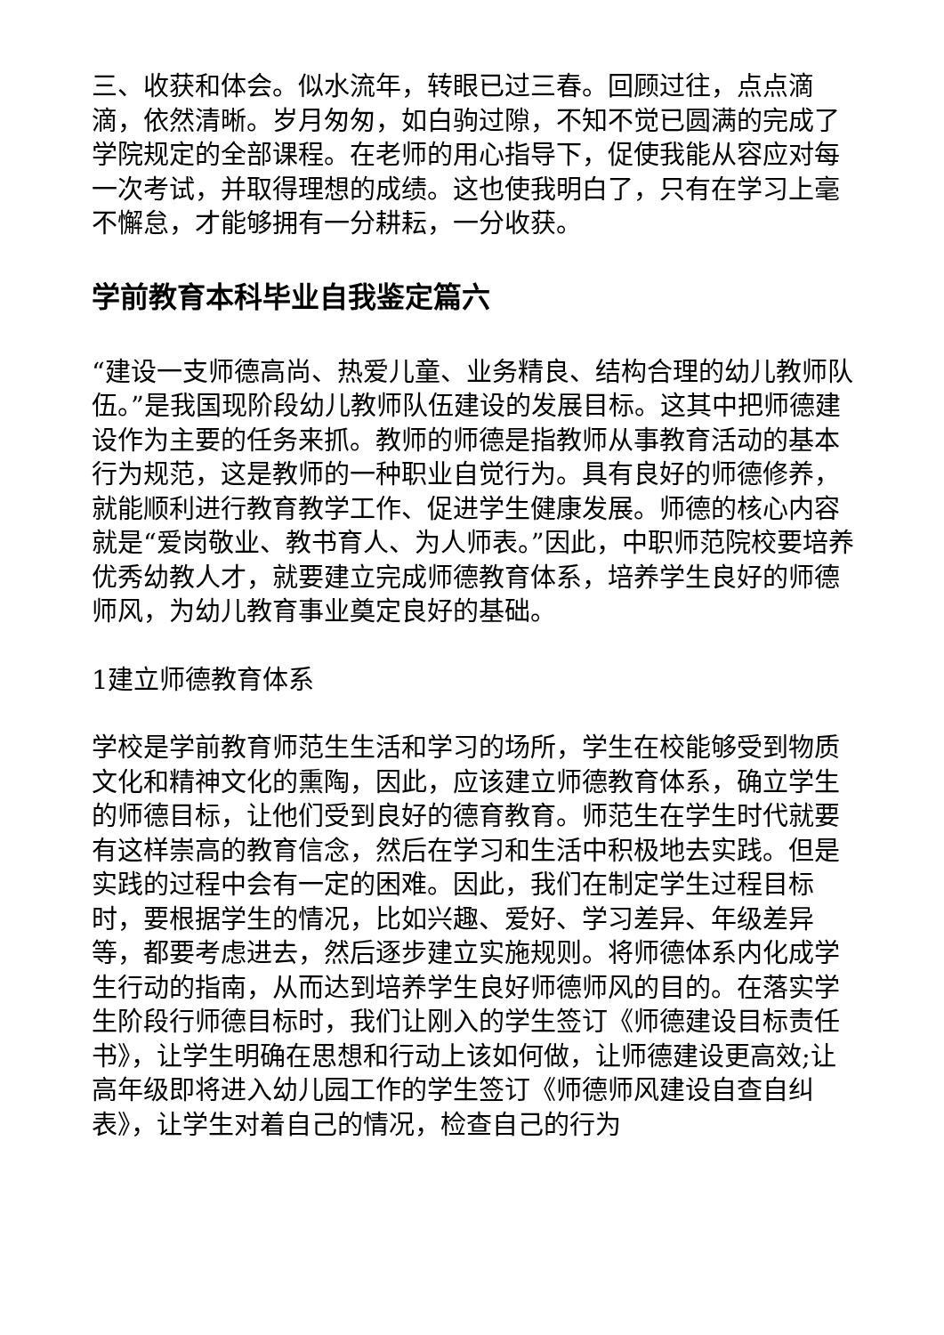三、收获和体会。似水流年，转眼已过三春。回顾过往，点点滴滴，依然清晰。岁月匆匆，如白驹过隙，不知不觉已圆满的完成了学院规定的全部课程。在老师的用心指导下，促使我能从容应对每一次考试，并取得理想的成绩。这也使我明白了，只有在学习上毫不懈怠，才能够拥有一分耕耘，一分收获。
学前教育本科毕业自我鉴定篇六
“建设一支师德高尚、热爱儿童、业务精良、结构合理的幼儿教师队伍。”是我国现阶段幼儿教师队伍建设的发展目标。这其中把师德建设作为主要的任务来抓。教师的师德是指教师从事教育活动的基本行为规范，这是教师的一种职业自觉行为。具有良好的师德修养，就能顺利进行教育教学工作、促进学生健康发展。师德的核心内容就是“爱岗敬业、教书育人、为人师表。”因此，中职师范院校要培养优秀幼教人才，就要建立完成师德教育体系，培养学生良好的师德师风，为幼儿教育事业奠定良好的基础。
1建立师德教育体系
学校是学前教育师范生生活和学习的场所，学生在校能够受到物质文化和精神文化的熏陶，因此，应该建立师德教育体系，确立学生的师德目标，让他们受到良好的德育教育。师范生在学生时代就要有这样崇高的教育信念，然后在学习和生活中积极地去实践。但是实践的过程中会有一定的困难。因此，我们在制定学生过程目标时，要根据学生的情况，比如兴趣、爱好、学习差异、年级差异等，都要考虑进去，然后逐步建立实施规则。将师德体系内化成学生行动的指南，从而达到培养学生良好师德师风的目的。在落实学生阶段行师德目标时，我们让刚入的学生签订《师德建设目标责任书》，让学生明确在思想和行动上该如何做，让师德建设更高效;让高年级即将进入幼儿园工作的学生签订《师德师风建设自查自纠表》，让学生对着自己的情况，检查自己的行为